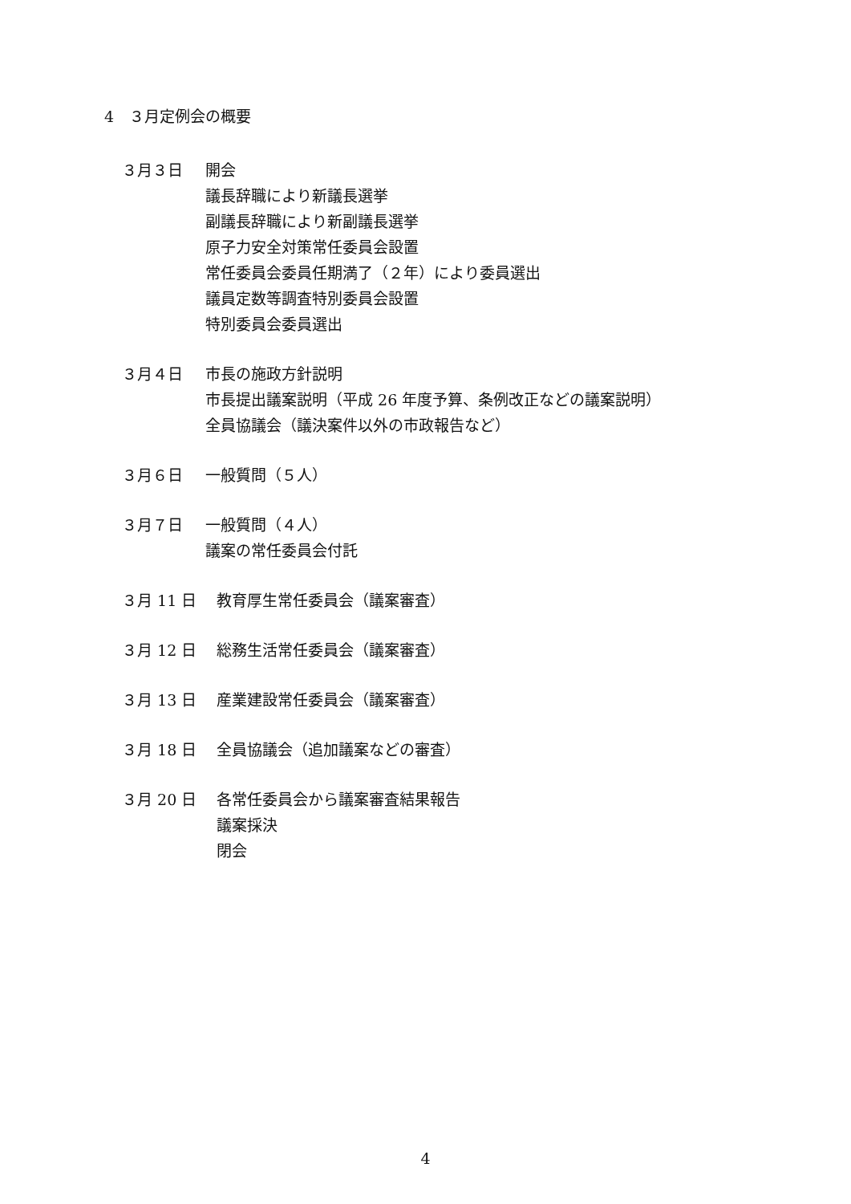4　３月定例会の概要
３月３日
開会
議長辞職により新議長選挙
副議長辞職により新副議長選挙
原子力安全対策常任委員会設置
常任委員会委員任期満了（２年）により委員選出
議員定数等調査特別委員会設置
特別委員会委員選出
３月４日
市長の施政方針説明
市長提出議案説明（平成 26 年度予算、条例改正などの議案説明）
全員協議会（議決案件以外の市政報告など）
３月６日
一般質問（５人）
３月７日
一般質問（４人）
議案の常任委員会付託
３月 11 日
教育厚生常任委員会（議案審査）
３月 12 日
総務生活常任委員会（議案審査）
３月 13 日
産業建設常任委員会（議案審査）
３月 18 日
全員協議会（追加議案などの審査）
３月 20 日
各常任委員会から議案審査結果報告
議案採決
閉会
4